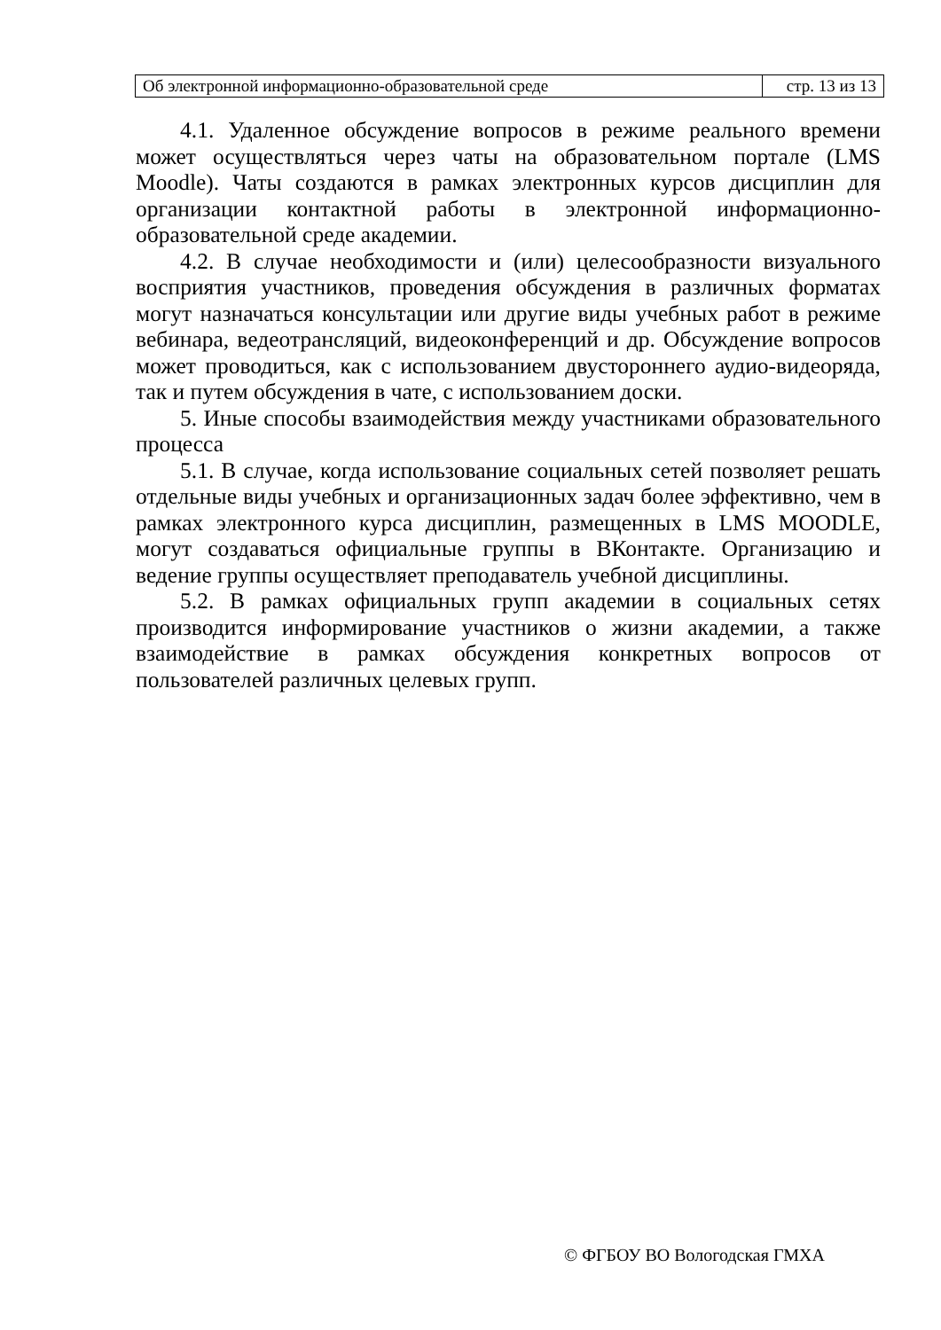| Об электронной информационно-образовательной среде | стр. 13 из 13 |
4.1. Удаленное обсуждение вопросов в режиме реального времени может осуществляться через чаты на образовательном портале (LMS Moodle). Чаты создаются в рамках электронных курсов дисциплин для организации контактной работы в электронной информационно-образовательной среде академии.
4.2. В случае необходимости и (или) целесообразности визуального восприятия участников, проведения обсуждения в различных форматах могут назначаться консультации или другие виды учебных работ в режиме вебинара, ведеотрансляций, видеоконференций и др. Обсуждение вопросов может проводиться, как с использованием двустороннего аудио-видеоряда, так и путем обсуждения в чате, с использованием доски.
5. Иные способы взаимодействия между участниками образовательного процесса
5.1. В случае, когда использование социальных сетей позволяет решать отдельные виды учебных и организационных задач более эффективно, чем в рамках электронного курса дисциплин, размещенных в LMS MOODLE, могут создаваться официальные группы в ВКонтакте. Организацию и ведение группы осуществляет преподаватель учебной дисциплины.
5.2. В рамках официальных групп академии в социальных сетях производится информирование участников о жизни академии, а также взаимодействие в рамках обсуждения конкретных вопросов от пользователей различных целевых групп.
© ФГБОУ ВО Вологодская ГМХА